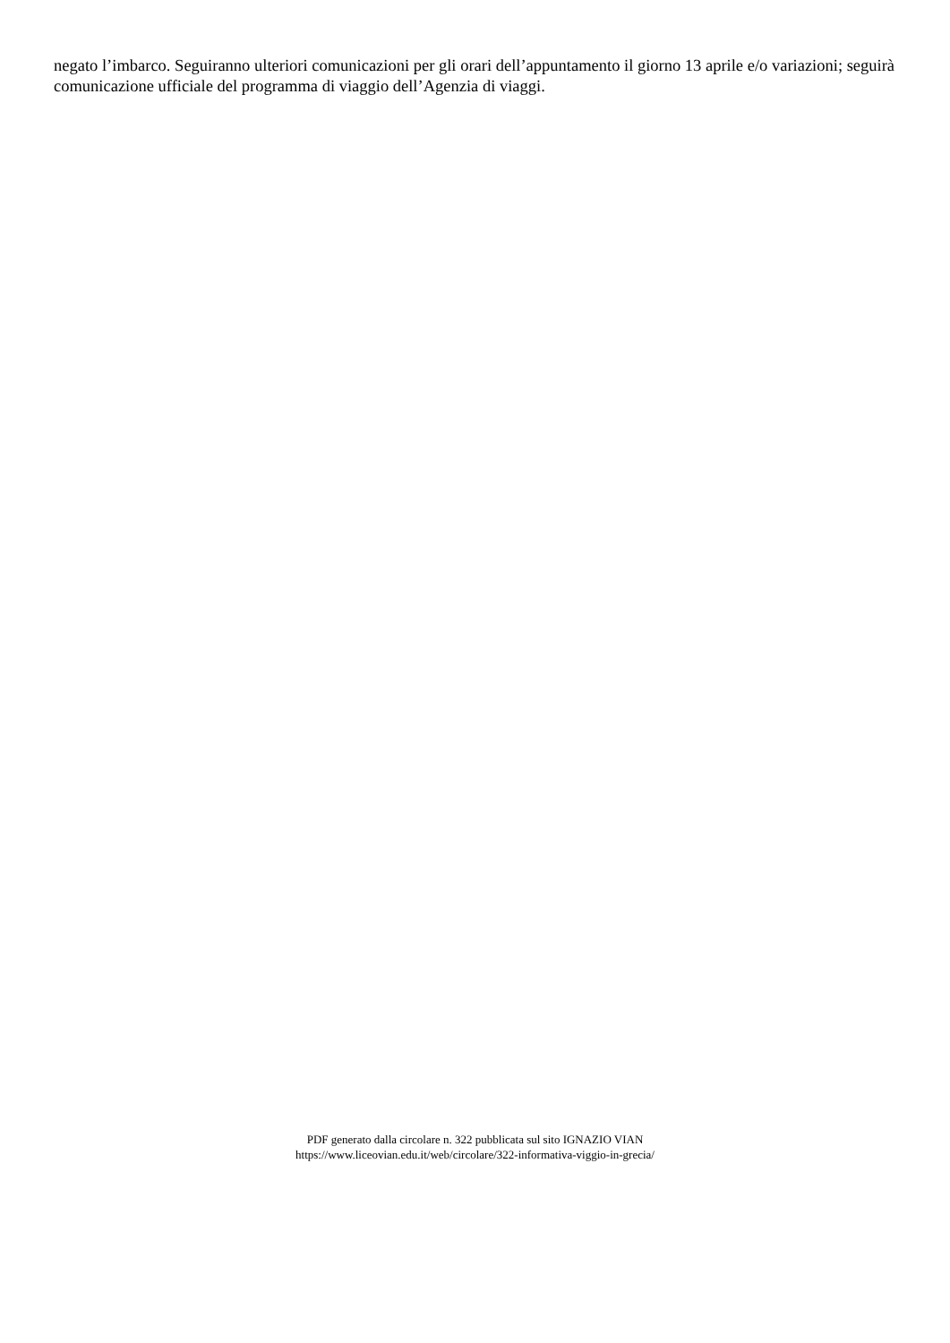negato l’imbarco. Seguiranno ulteriori comunicazioni per gli orari dell’appuntamento il giorno 13 aprile e/o variazioni; seguirà comunicazione ufficiale del programma di viaggio dell’Agenzia di viaggi.
PDF generato dalla circolare n. 322 pubblicata sul sito IGNAZIO VIAN
https://www.liceovian.edu.it/web/circolare/322-informativa-viggio-in-grecia/